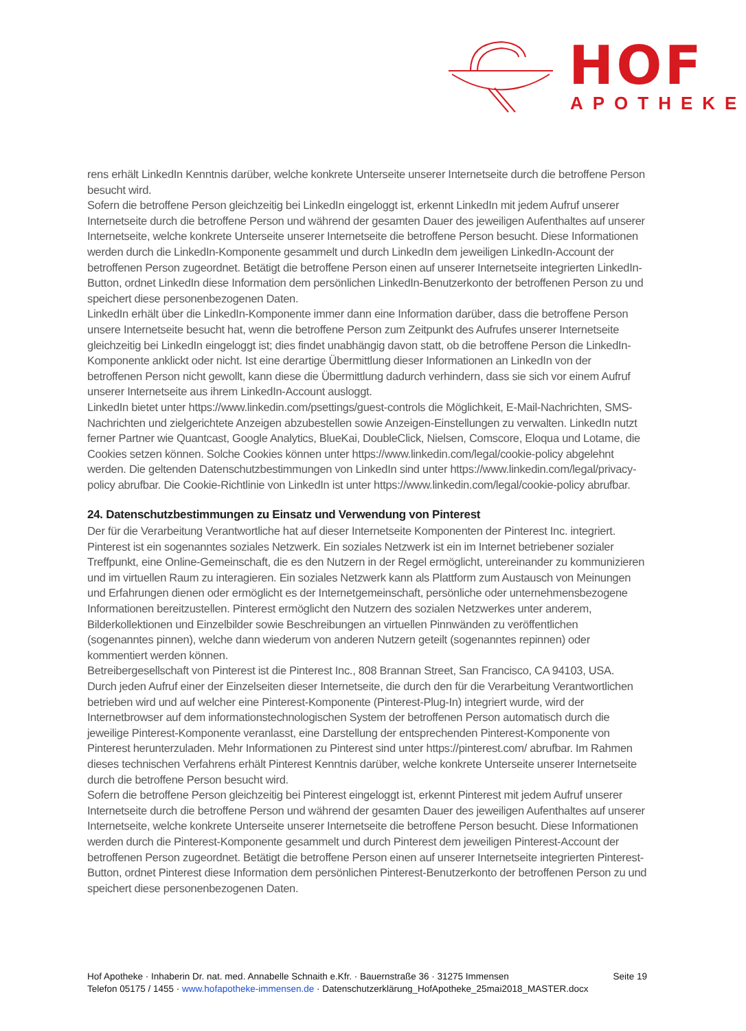HOF
APOTHEKE
rens erhält LinkedIn Kenntnis darüber, welche konkrete Unterseite unserer Internetseite durch die betroffene Person besucht wird.
Sofern die betroffene Person gleichzeitig bei LinkedIn eingeloggt ist, erkennt LinkedIn mit jedem Aufruf unserer Internetseite durch die betroffene Person und während der gesamten Dauer des jeweiligen Aufenthaltes auf unserer Internetseite, welche konkrete Unterseite unserer Internetseite die betroffene Person besucht. Diese Informationen werden durch die LinkedIn-Komponente gesammelt und durch LinkedIn dem jeweiligen LinkedIn-Account der betroffenen Person zugeordnet. Betätigt die betroffene Person einen auf unserer Internetseite integrierten LinkedIn-Button, ordnet LinkedIn diese Information dem persönlichen LinkedIn-Benutzerkonto der betroffenen Person zu und speichert diese personenbezogenen Daten.
LinkedIn erhält über die LinkedIn-Komponente immer dann eine Information darüber, dass die betroffene Person unsere Internetseite besucht hat, wenn die betroffene Person zum Zeitpunkt des Aufrufes unserer Internetseite gleichzeitig bei LinkedIn eingeloggt ist; dies findet unabhängig davon statt, ob die betroffene Person die LinkedIn-Komponente anklickt oder nicht. Ist eine derartige Übermittlung dieser Informationen an LinkedIn von der betroffenen Person nicht gewollt, kann diese die Übermittlung dadurch verhindern, dass sie sich vor einem Aufruf unserer Internetseite aus ihrem LinkedIn-Account ausloggt.
LinkedIn bietet unter https://www.linkedin.com/psettings/guest-controls die Möglichkeit, E-Mail-Nachrichten, SMS-Nachrichten und zielgerichtete Anzeigen abzubestellen sowie Anzeigen-Einstellungen zu verwalten. LinkedIn nutzt ferner Partner wie Quantcast, Google Analytics, BlueKai, DoubleClick, Nielsen, Comscore, Eloqua und Lotame, die Cookies setzen können. Solche Cookies können unter https://www.linkedin.com/legal/cookie-policy abgelehnt werden. Die geltenden Datenschutzbestimmungen von LinkedIn sind unter https://www.linkedin.com/legal/privacy-policy abrufbar. Die Cookie-Richtlinie von LinkedIn ist unter https://www.linkedin.com/legal/cookie-policy abrufbar.
24. Datenschutzbestimmungen zu Einsatz und Verwendung von Pinterest
Der für die Verarbeitung Verantwortliche hat auf dieser Internetseite Komponenten der Pinterest Inc. integriert. Pinterest ist ein sogenanntes soziales Netzwerk. Ein soziales Netzwerk ist ein im Internet betriebener sozialer Treffpunkt, eine Online-Gemeinschaft, die es den Nutzern in der Regel ermöglicht, untereinander zu kommunizieren und im virtuellen Raum zu interagieren. Ein soziales Netzwerk kann als Plattform zum Austausch von Meinungen und Erfahrungen dienen oder ermöglicht es der Internetgemeinschaft, persönliche oder unternehmensbezogene Informationen bereitzustellen. Pinterest ermöglicht den Nutzern des sozialen Netzwerkes unter anderem, Bilderkollektionen und Einzelbilder sowie Beschreibungen an virtuellen Pinnwänden zu veröffentlichen (sogenanntes pinnen), welche dann wiederum von anderen Nutzern geteilt (sogenanntes repinnen) oder kommentiert werden können.
Betreibergesellschaft von Pinterest ist die Pinterest Inc., 808 Brannan Street, San Francisco, CA 94103, USA.
Durch jeden Aufruf einer der Einzelseiten dieser Internetseite, die durch den für die Verarbeitung Verantwortlichen betrieben wird und auf welcher eine Pinterest-Komponente (Pinterest-Plug-In) integriert wurde, wird der Internetbrowser auf dem informationstechnologischen System der betroffenen Person automatisch durch die jeweilige Pinterest-Komponente veranlasst, eine Darstellung der entsprechenden Pinterest-Komponente von Pinterest herunterzuladen. Mehr Informationen zu Pinterest sind unter https://pinterest.com/ abrufbar. Im Rahmen dieses technischen Verfahrens erhält Pinterest Kenntnis darüber, welche konkrete Unterseite unserer Internetseite durch die betroffene Person besucht wird.
Sofern die betroffene Person gleichzeitig bei Pinterest eingeloggt ist, erkennt Pinterest mit jedem Aufruf unserer Internetseite durch die betroffene Person und während der gesamten Dauer des jeweiligen Aufenthaltes auf unserer Internetseite, welche konkrete Unterseite unserer Internetseite die betroffene Person besucht. Diese Informationen werden durch die Pinterest-Komponente gesammelt und durch Pinterest dem jeweiligen Pinterest-Account der betroffenen Person zugeordnet. Betätigt die betroffene Person einen auf unserer Internetseite integrierten Pinterest-Button, ordnet Pinterest diese Information dem persönlichen Pinterest-Benutzerkonto der betroffenen Person zu und speichert diese personenbezogenen Daten.
Seite 19 Hof Apotheke · Inhaberin Dr. nat. med. Annabelle Schnaith e.Kfr. · Bauernstraße 36 · 31275 Immensen
Telefon 05175 / 1455 · www.hofapotheke-immensen.de · Datenschutzerklärung_HofApotheke_25mai2018_MASTER.docx